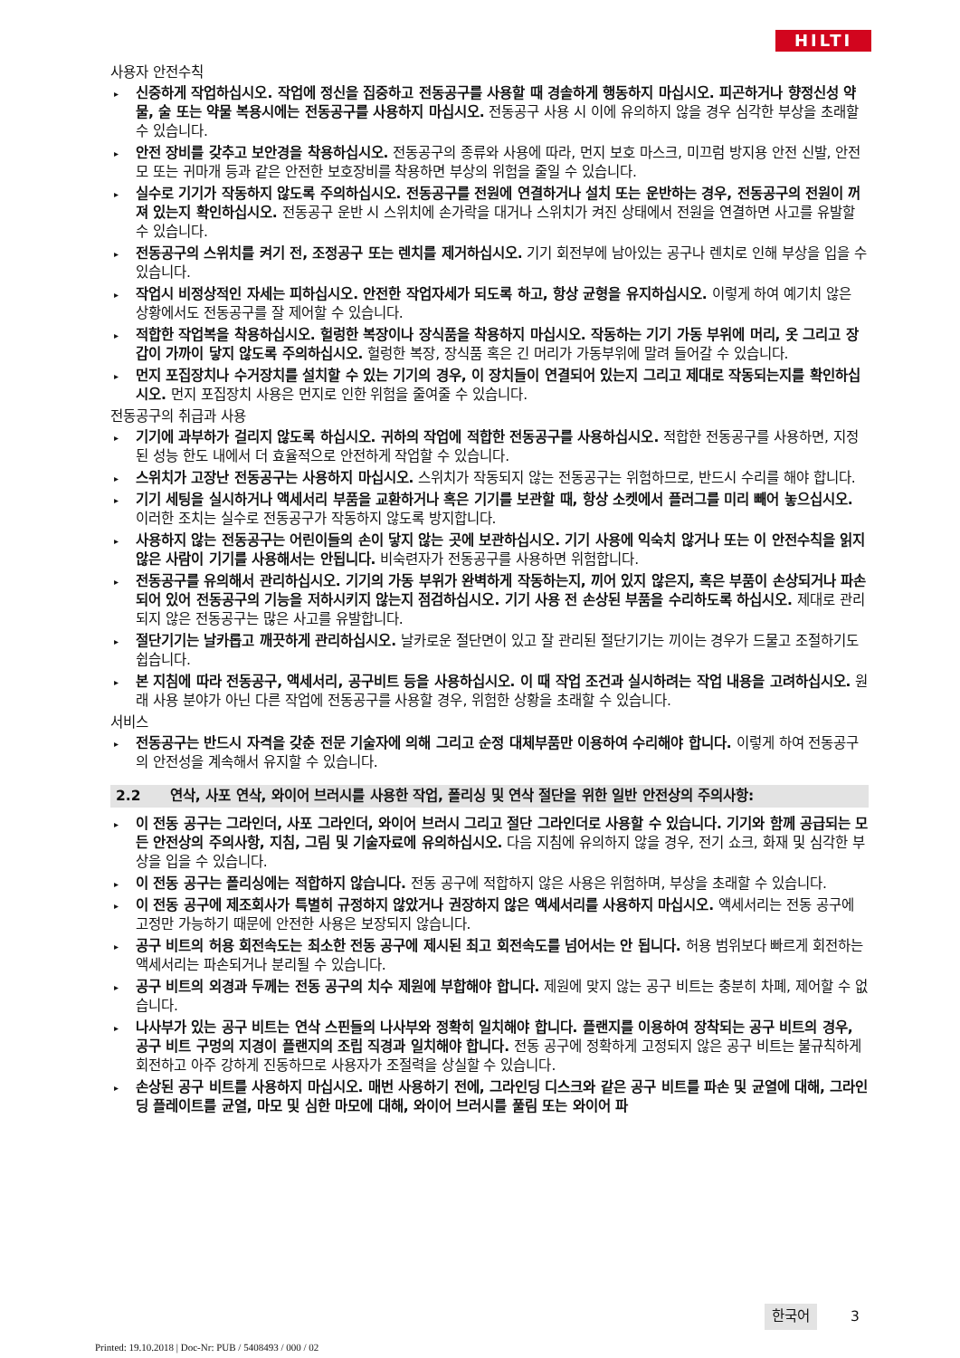HILTI
사용자 안전수칙
▸ 신중하게 작업하십시오. 작업에 정신을 집중하고 전동공구를 사용할 때 경솔하게 행동하지 마십시오. 피곤하거나 향정신성 약물, 술 또는 약물 복용시에는 전동공구를 사용하지 마십시오. 전동공구 사용 시 이에 유의하지 않을 경우 심각한 부상을 초래할 수 있습니다.
▸ 안전 장비를 갖추고 보안경을 착용하십시오. 전동공구의 종류와 사용에 따라, 먼지 보호 마스크, 미끄럼 방지용 안전 신발, 안전모 또는 귀마개 등과 같은 안전한 보호장비를 착용하면 부상의 위험을 줄일 수 있습니다.
▸ 실수로 기기가 작동하지 않도록 주의하십시오. 전동공구를 전원에 연결하거나 설치 또는 운반하는 경우, 전동공구의 전원이 꺼져 있는지 확인하십시오. 전동공구 운반 시 스위치에 손가락을 대거나 스위치가 켜진 상태에서 전원을 연결하면 사고를 유발할 수 있습니다.
▸ 전동공구의 스위치를 켜기 전, 조정공구 또는 렌치를 제거하십시오. 기기 회전부에 남아있는 공구나 렌치로 인해 부상을 입을 수 있습니다.
▸ 작업시 비정상적인 자세는 피하십시오. 안전한 작업자세가 되도록 하고, 항상 균형을 유지하십시오. 이렇게 하여 예기치 않은 상황에서도 전동공구를 잘 제어할 수 있습니다.
▸ 적합한 작업복을 착용하십시오. 헐렁한 복장이나 장식품을 착용하지 마십시오. 작동하는 기기 가동 부위에 머리, 옷 그리고 장갑이 가까이 닿지 않도록 주의하십시오. 헐렁한 복장, 장식품 혹은 긴 머리가 가동부위에 말려 들어갈 수 있습니다.
▸ 먼지 포집장치나 수거장치를 설치할 수 있는 기기의 경우, 이 장치들이 연결되어 있는지 그리고 제대로 작동되는지를 확인하십시오. 먼지 포집장치 사용은 먼지로 인한 위험을 줄여줄 수 있습니다.
전동공구의 취급과 사용
▸ 기기에 과부하가 걸리지 않도록 하십시오. 귀하의 작업에 적합한 전동공구를 사용하십시오. 적합한 전동공구를 사용하면, 지정된 성능 한도 내에서 더 효율적으로 안전하게 작업할 수 있습니다.
▸ 스위치가 고장난 전동공구는 사용하지 마십시오. 스위치가 작동되지 않는 전동공구는 위험하므로, 반드시 수리를 해야 합니다.
▸ 기기 세팅을 실시하거나 액세서리 부품을 교환하거나 혹은 기기를 보관할 때, 항상 소켓에서 플러그를 미리 빼어 놓으십시오. 이러한 조치는 실수로 전동공구가 작동하지 않도록 방지합니다.
▸ 사용하지 않는 전동공구는 어린이들의 손이 닿지 않는 곳에 보관하십시오. 기기 사용에 익숙치 않거나 또는 이 안전수칙을 읽지 않은 사람이 기기를 사용해서는 안됩니다. 비숙련자가 전동공구를 사용하면 위험합니다.
▸ 전동공구를 유의해서 관리하십시오. 기기의 가동 부위가 완벽하게 작동하는지, 끼어 있지 않은지, 혹은 부품이 손상되거나 파손되어 있어 전동공구의 기능을 저하시키지 않는지 점검하십시오. 기기 사용 전 손상된 부품을 수리하도록 하십시오. 제대로 관리되지 않은 전동공구는 많은 사고를 유발합니다.
▸ 절단기기는 날카롭고 깨끗하게 관리하십시오. 날카로운 절단면이 있고 잘 관리된 절단기기는 끼이는 경우가 드물고 조절하기도 쉽습니다.
▸ 본 지침에 따라 전동공구, 액세서리, 공구비트 등을 사용하십시오. 이 때 작업 조건과 실시하려는 작업 내용을 고려하십시오. 원래 사용 분야가 아닌 다른 작업에 전동공구를 사용할 경우, 위험한 상황을 초래할 수 있습니다.
서비스
▸ 전동공구는 반드시 자격을 갖춘 전문 기술자에 의해 그리고 순정 대체부품만 이용하여 수리해야 합니다. 이렇게 하여 전동공구의 안전성을 계속해서 유지할 수 있습니다.
2.2 연삭, 사포 연삭, 와이어 브러시를 사용한 작업, 폴리싱 및 연삭 절단을 위한 일반 안전상의 주의사항:
▸ 이 전동 공구는 그라인더, 사포 그라인더, 와이어 브러시 그리고 절단 그라인더로 사용할 수 있습니다. 기기와 함께 공급되는 모든 안전상의 주의사항, 지침, 그림 및 기술자료에 유의하십시오. 다음 지침에 유의하지 않을 경우, 전기 쇼크, 화재 및 심각한 부상을 입을 수 있습니다.
▸ 이 전동 공구는 폴리싱에는 적합하지 않습니다. 전동 공구에 적합하지 않은 사용은 위험하며, 부상을 초래할 수 있습니다.
▸ 이 전동 공구에 제조회사가 특별히 규정하지 않았거나 권장하지 않은 액세서리를 사용하지 마십시오. 액세서리는 전동 공구에 고정만 가능하기 때문에 안전한 사용은 보장되지 않습니다.
▸ 공구 비트의 허용 회전속도는 최소한 전동 공구에 제시된 최고 회전속도를 넘어서는 안 됩니다. 허용 범위보다 빠르게 회전하는 액세서리는 파손되거나 분리될 수 있습니다.
▸ 공구 비트의 외경과 두께는 전동 공구의 치수 제원에 부합해야 합니다. 제원에 맞지 않는 공구 비트는 충분히 차폐, 제어할 수 없습니다.
▸ 나사부가 있는 공구 비트는 연삭 스핀들의 나사부와 정확히 일치해야 합니다. 플랜지를 이용하여 장착되는 공구 비트의 경우, 공구 비트 구멍의 지경이 플랜지의 조립 직경과 일치해야 합니다. 전동 공구에 정확하게 고정되지 않은 공구 비트는 불규칙하게 회전하고 아주 강하게 진동하므로 사용자가 조절력을 상실할 수 있습니다.
▸ 손상된 공구 비트를 사용하지 마십시오. 매번 사용하기 전에, 그라인딩 디스크와 같은 공구 비트를 파손 및 균열에 대해, 그라인딩 플레이트를 균열, 마모 및 심한 마모에 대해, 와이어 브러시를 풀림 또는 와이어 파
한국어 3
Printed: 19.10.2018 | Doc-Nr: PUB / 5408493 / 000 / 02